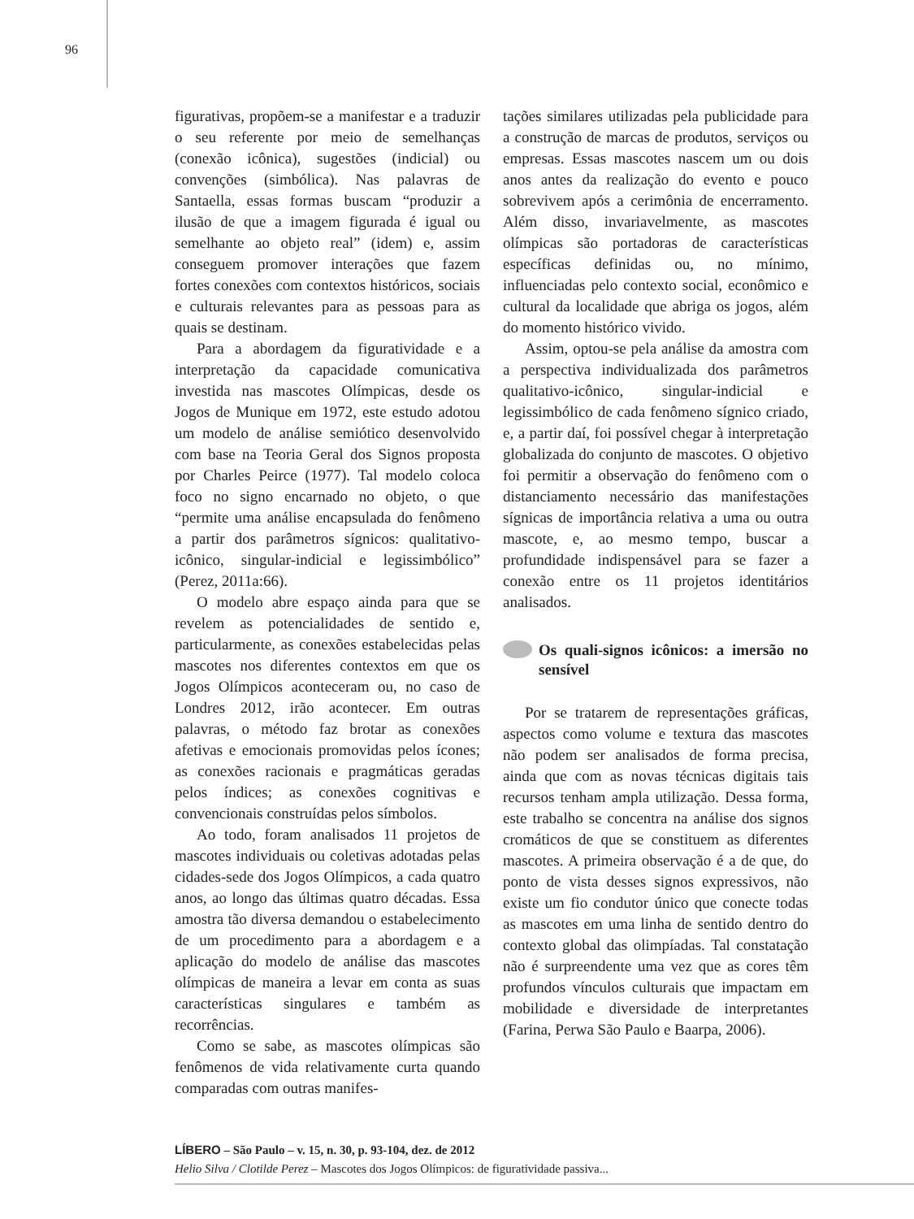96
figurativas, propõem-se a manifestar e a traduzir o seu referente por meio de semelhanças (conexão icônica), sugestões (indicial) ou convenções (simbólica). Nas palavras de Santaella, essas formas buscam “produzir a ilusão de que a imagem figurada é igual ou semelhante ao objeto real” (idem) e, assim conseguem promover interações que fazem fortes conexões com contextos históricos, sociais e culturais relevantes para as pessoas para as quais se destinam.
Para a abordagem da figuratividade e a interpretação da capacidade comunicativa investida nas mascotes Olímpicas, desde os Jogos de Munique em 1972, este estudo adotou um modelo de análise semiótico desenvolvido com base na Teoria Geral dos Signos proposta por Charles Peirce (1977). Tal modelo coloca foco no signo encarnado no objeto, o que “permite uma análise encapsulada do fenômeno a partir dos parâmetros sígnicos: qualitativo-icônico, singular-indicial e legissimbólico” (Perez, 2011a:66).
O modelo abre espaço ainda para que se revelem as potencialidades de sentido e, particularmente, as conexões estabelecidas pelas mascotes nos diferentes contextos em que os Jogos Olímpicos aconteceram ou, no caso de Londres 2012, irão acontecer. Em outras palavras, o método faz brotar as conexões afetivas e emocionais promovidas pelos ícones; as conexões racionais e pragmáticas geradas pelos índices; as conexões cognitivas e convencionais construídas pelos símbolos.
Ao todo, foram analisados 11 projetos de mascotes individuais ou coletivas adotadas pelas cidades-sede dos Jogos Olímpicos, a cada quatro anos, ao longo das últimas quatro décadas. Essa amostra tão diversa demandou o estabelecimento de um procedimento para a abordagem e a aplicação do modelo de análise das mascotes olímpicas de maneira a levar em conta as suas características singulares e também as recorrências.
Como se sabe, as mascotes olímpicas são fenômenos de vida relativamente curta quando comparadas com outras manifes-
tações similares utilizadas pela publicidade para a construção de marcas de produtos, serviços ou empresas. Essas mascotes nascem um ou dois anos antes da realização do evento e pouco sobrevivem após a cerimônia de encerramento. Além disso, invariavelmente, as mascotes olímpicas são portadoras de características específicas definidas ou, no mínimo, influenciadas pelo contexto social, econômico e cultural da localidade que abriga os jogos, além do momento histórico vivido.
Assim, optou-se pela análise da amostra com a perspectiva individualizada dos parâmetros qualitativo-icônico, singular-indicial e legissimbólico de cada fenômeno sígnico criado, e, a partir daí, foi possível chegar à interpretação globalizada do conjunto de mascotes. O objetivo foi permitir a observação do fenômeno com o distanciamento necessário das manifestações sígnicas de importância relativa a uma ou outra mascote, e, ao mesmo tempo, buscar a profundidade indispensável para se fazer a conexão entre os 11 projetos identitários analisados.
Os quali-signos icônicos: a imersão no sensível
Por se tratarem de representações gráficas, aspectos como volume e textura das mascotes não podem ser analisados de forma precisa, ainda que com as novas técnicas digitais tais recursos tenham ampla utilização. Dessa forma, este trabalho se concentra na análise dos signos cromáticos de que se constituem as diferentes mascotes. A primeira observação é a de que, do ponto de vista desses signos expressivos, não existe um fio condutor único que conecte todas as mascotes em uma linha de sentido dentro do contexto global das olimpíadas. Tal constatação não é surpreendente uma vez que as cores têm profundos vínculos culturais que impactam em mobilidade e diversidade de interpretantes (Farina, Perwa São Paulo e Baarpa, 2006).
LÍBERO – São Paulo – v. 15, n. 30, p. 93-104, dez. de 2012
Helio Silva / Clotilde Perez – Mascotes dos Jogos Olímpicos: de figuratividade passiva...